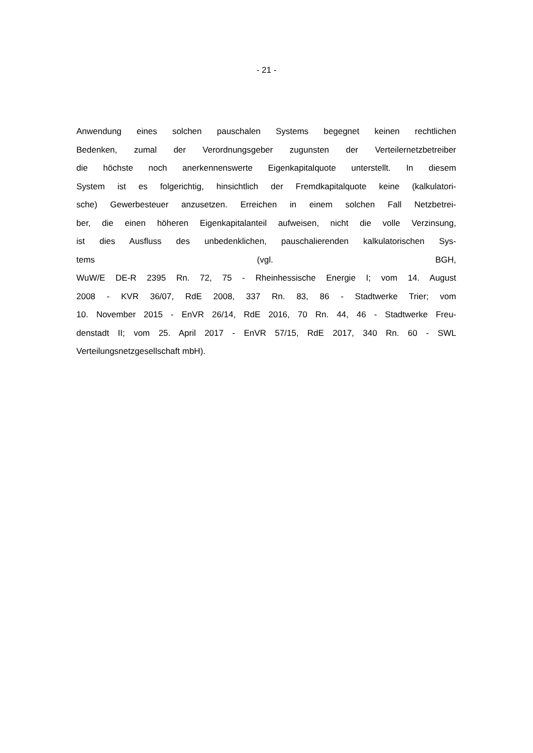- 21 -
Anwendung eines solchen pauschalen Systems begegnet keinen rechtlichen
Bedenken, zumal der Verordnungsgeber zugunsten der Verteilernetzbetreiber
die höchste noch anerkennenswerte Eigenkapitalquote unterstellt. In diesem
System ist es folgerichtig, hinsichtlich der Fremdkapitalquote keine (kalkulatori-
sche) Gewerbesteuer anzusetzen. Erreichen in einem solchen Fall Netzbetrei-
ber, die einen höheren Eigenkapitalanteil aufweisen, nicht die volle Verzinsung,
ist dies Ausfluss des unbedenklichen, pauschalierenden kalkulatorischen Sys-
tems (vgl. BGH,
WuW/E DE-R 2395 Rn. 72, 75 - Rheinhessische Energie I; vom 14. August
2008 - KVR 36/07, RdE 2008, 337 Rn. 83, 86 - Stadtwerke Trier; vom
10. November 2015 - EnVR 26/14, RdE 2016, 70 Rn. 44, 46 - Stadtwerke Freu-
denstadt II; vom 25. April 2017 - EnVR 57/15, RdE 2017, 340 Rn. 60 - SWL
Verteilungsnetzgesellschaft mbH).